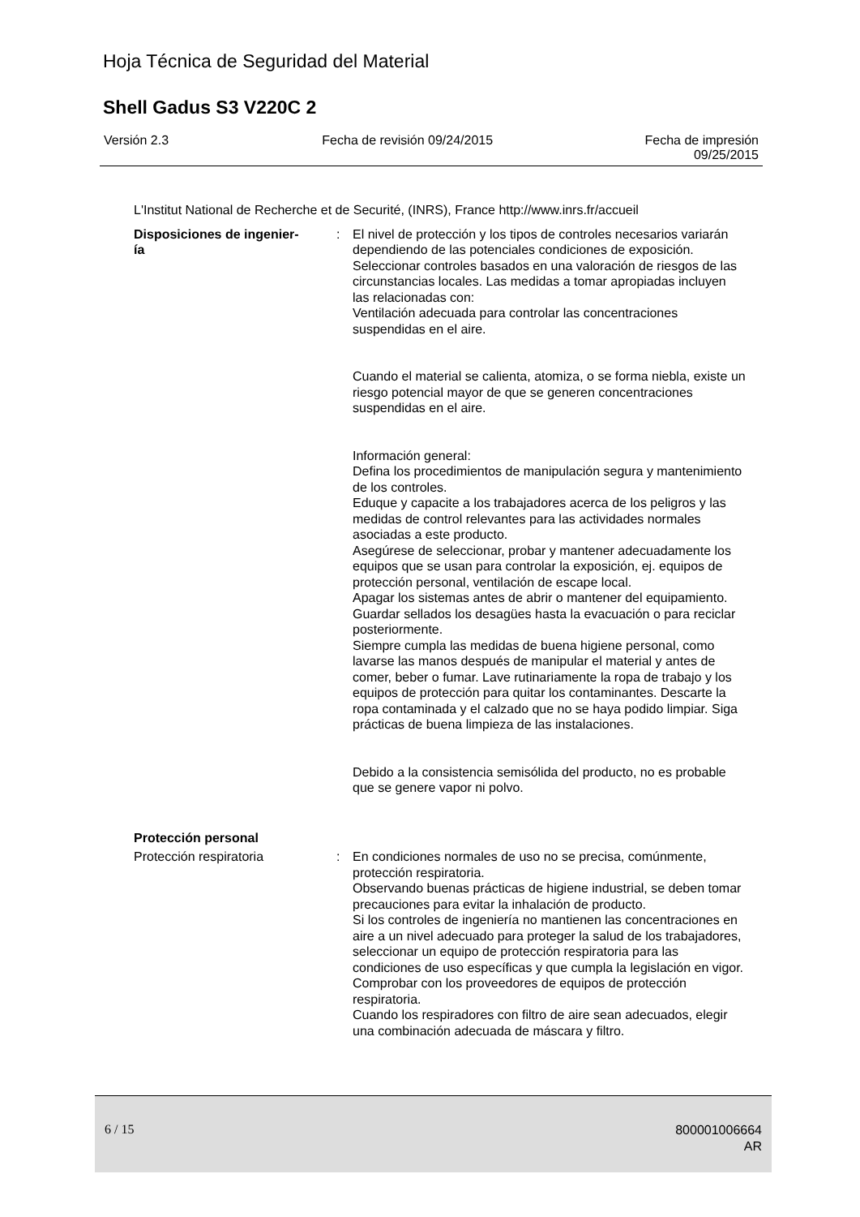Hoja Técnica de Seguridad del Material
Shell Gadus S3 V220C 2
Versión 2.3 Fecha de revisión 09/24/2015 Fecha de impresión
09/25/2015
L'Institut National de Recherche et de Securité, (INRS), France http://www.inrs.fr/accueil
Disposiciones de ingenier-
ía
: El nivel de protección y los tipos de controles necesarios variarán dependiendo de las potenciales condiciones de exposición. Seleccionar controles basados en una valoración de riesgos de las circunstancias locales. Las medidas a tomar apropiadas incluyen las relacionadas con:
Ventilación adecuada para controlar las concentraciones suspendidas en el aire.
Cuando el material se calienta, atomiza, o se forma niebla, existe un riesgo potencial mayor de que se generen concentraciones suspendidas en el aire.
Información general:
Defina los procedimientos de manipulación segura y mantenimiento de los controles.
Eduque y capacite a los trabajadores acerca de los peligros y las medidas de control relevantes para las actividades normales asociadas a este producto.
Asegúrese de seleccionar, probar y mantener adecuadamente los equipos que se usan para controlar la exposición, ej. equipos de protección personal, ventilación de escape local.
Apagar los sistemas antes de abrir o mantener del equipamiento.
Guardar sellados los desagües hasta la evacuación o para reciclar posteriormente.
Siempre cumpla las medidas de buena higiene personal, como lavarse las manos después de manipular el material y antes de comer, beber o fumar. Lave rutinariamente la ropa de trabajo y los equipos de protección para quitar los contaminantes. Descarte la ropa contaminada y el calzado que no se haya podido limpiar. Siga prácticas de buena limpieza de las instalaciones.
Debido a la consistencia semisólida del producto, no es probable que se genere vapor ni polvo.
Protección personal
Protección respiratoria : En condiciones normales de uso no se precisa, comúnmente, protección respiratoria.
Observando buenas prácticas de higiene industrial, se deben tomar precauciones para evitar la inhalación de producto.
Si los controles de ingeniería no mantienen las concentraciones en aire a un nivel adecuado para proteger la salud de los trabajadores, seleccionar un equipo de protección respiratoria para las condiciones de uso específicas y que cumpla la legislación en vigor.
Comprobar con los proveedores de equipos de protección respiratoria.
Cuando los respiradores con filtro de aire sean adecuados, elegir una combinación adecuada de máscara y filtro.
6 / 15
800001006664
AR